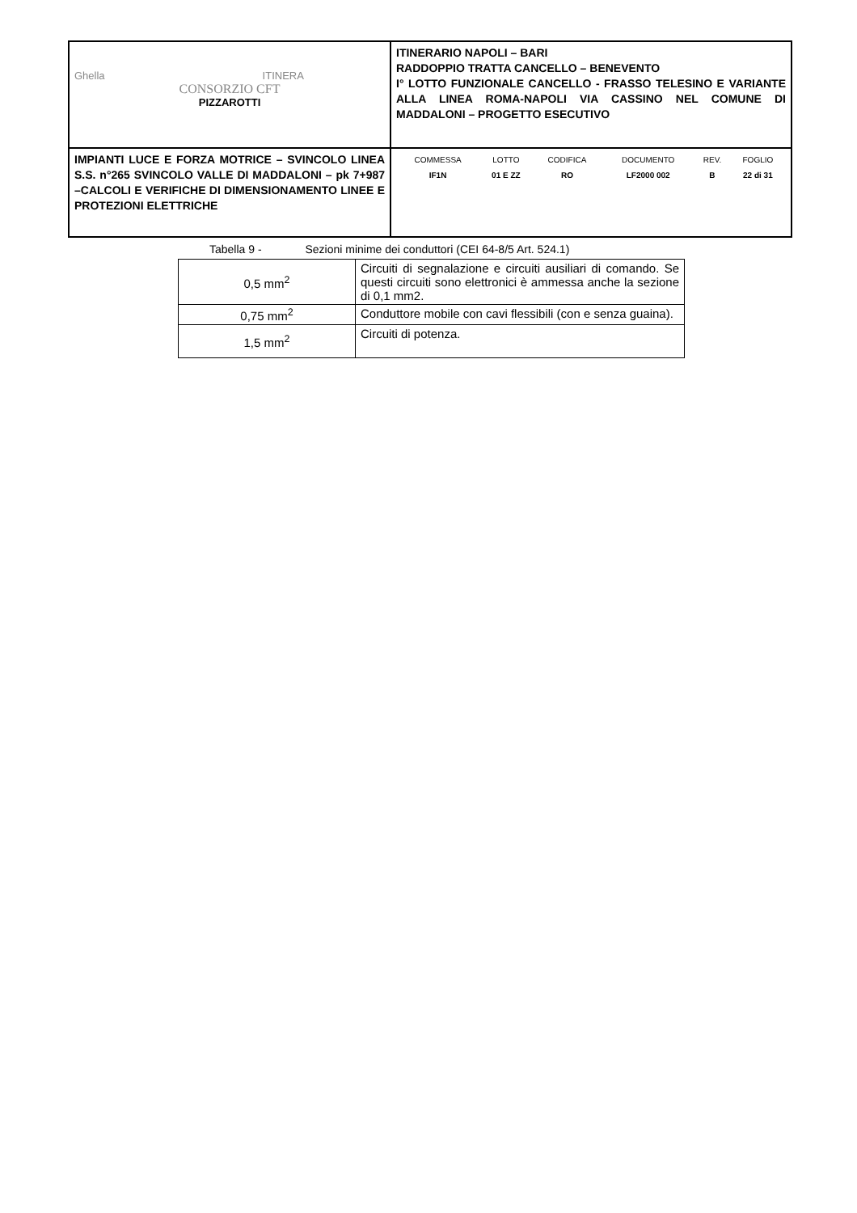| Ghella ITINERA CONSORZIO CFT PIZZAROTTI | ITINERARIO NAPOLI – BARI RADDOPPIO TRATTA CANCELLO – BENEVENTO I° LOTTO FUNZIONALE CANCELLO - FRASSO TELESINO E VARIANTE ALLA LINEA ROMA-NAPOLI VIA CASSINO NEL COMUNE DI MADDALONI – PROGETTO ESECUTIVO |
| IMPIANTI LUCE E FORZA MOTRICE – SVINCOLO LINEA S.S. n°265 SVINCOLO VALLE DI MADDALONI – pk 7+987 –CALCOLI E VERIFICHE DI DIMENSIONAMENTO LINEE E PROTEZIONI ELETTRICHE | / COMMESSA / LOTTO / CODIFICA / DOCUMENTO / REV. / FOGLIO / / IF1N / 01 E ZZ / RO / LF2000 002 / B / 22 di 31 / |
Tabella 9 - Sezioni minime dei conduttori (CEI 64-8/5 Art. 524.1)
| 0,5 mm<sup>2</sup> | Circuiti di segnalazione e circuiti ausiliari di comando. Se questi circuiti sono elettronici è ammessa anche la sezione di 0,1 mm2. |
| 0,75 mm<sup>2</sup> | Conduttore mobile con cavi flessibili (con e senza guaina). |
| 1,5 mm<sup>2</sup> | Circuiti di potenza. |